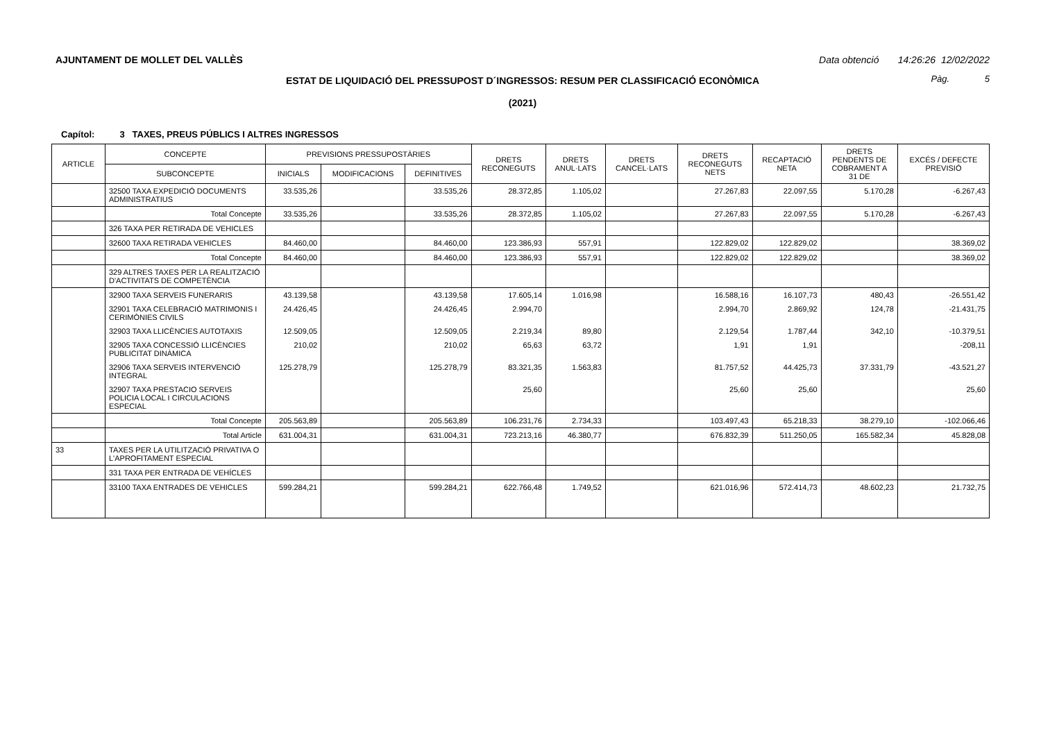AJUNTAMENT DE MOLLET DEL VALLÈS Data obtenció 14:26:26 12/02/2022
ESTAT DE LIQUIDACIÓ DEL PRESSUPOST D´INGRESSOS: RESUM PER CLASSIFICACIÓ ECONÒMICA Pàg. 5
(2021)
Capítol: 3 TAXES, PREUS PÚBLICS I ALTRES INGRESSOS
| ARTICLE | CONCEPTE | PREVISIONS PRESSUPOSTÀRIES | | | DRETS RECONEGUTS | DRETS ANUL·LATS | DRETS CANCEL·LATS | DRETS RECONEGUTS NETS | RECAPTACIÓ NETA | DRETS PENDENTS DE COBRAMENT A 31 DE | EXCÉS / DEFECTE PREVISIÓ |
| --- | --- | --- | --- | --- | --- | --- | --- | --- | --- | --- | --- |
| | SUBCONCEPTE | INICIALS | MODIFICACIONS | DEFINITIVES | | | | | | | |
| | 32500 TAXA EXPEDICIÓ DOCUMENTS ADMINISTRATIUS | 33.535,26 | | 33.535,26 | 28.372,85 | 1.105,02 | | 27.267,83 | 22.097,55 | 5.170,28 | -6.267,43 |
| | Total Concepte | 33.535,26 | | 33.535,26 | 28.372,85 | 1.105,02 | | 27.267,83 | 22.097,55 | 5.170,28 | -6.267,43 |
| | 326 TAXA PER RETIRADA DE VEHICLES | | | | | | | | | | |
| | 32600 TAXA RETIRADA VEHICLES | 84.460,00 | | 84.460,00 | 123.386,93 | 557,91 | | 122.829,02 | 122.829,02 | | 38.369,02 |
| | Total Concepte | 84.460,00 | | 84.460,00 | 123.386,93 | 557,91 | | 122.829,02 | 122.829,02 | | 38.369,02 |
| | 329 ALTRES TAXES PER LA REALITZACIÓ D'ACTIVITATS DE COMPETÈNCIA | | | | | | | | | | |
| | 32900 TAXA SERVEIS FUNERARIS | 43.139,58 | | 43.139,58 | 17.605,14 | 1.016,98 | | 16.588,16 | 16.107,73 | 480,43 | -26.551,42 |
| | 32901 TAXA CELEBRACIÓ MATRIMONIS I CERIMÒNIES CIVILS | 24.426,45 | | 24.426,45 | 2.994,70 | | | 2.994,70 | 2.869,92 | 124,78 | -21.431,75 |
| | 32903 TAXA LLICÈNCIES AUTOTAXIS | 12.509,05 | | 12.509,05 | 2.219,34 | 89,80 | | 2.129,54 | 1.787,44 | 342,10 | -10.379,51 |
| | 32905 TAXA CONCESSIÓ LLICÈNCIES PUBLICITAT DINÀMICA | 210,02 | | 210,02 | 65,63 | 63,72 | | 1,91 | 1,91 | | -208,11 |
| | 32906 TAXA SERVEIS INTERVENCIÓ INTEGRAL | 125.278,79 | | 125.278,79 | 83.321,35 | 1.563,83 | | 81.757,52 | 44.425,73 | 37.331,79 | -43.521,27 |
| | 32907 TAXA PRESTACIO SERVEIS POLICIA LOCAL I CIRCULACIONS ESPECIAL | | | | 25,60 | | | 25,60 | 25,60 | | 25,60 |
| | Total Concepte | 205.563,89 | | 205.563,89 | 106.231,76 | 2.734,33 | | 103.497,43 | 65.218,33 | 38.279,10 | -102.066,46 |
| | Total Article | 631.004,31 | | 631.004,31 | 723.213,16 | 46.380,77 | | 676.832,39 | 511.250,05 | 165.582,34 | 45.828,08 |
| 33 | TAXES PER LA UTILITZACIÓ PRIVATIVA O L'APROFITAMENT ESPECIAL | | | | | | | | | | |
| | 331 TAXA PER ENTRADA DE VEHÍCLES | | | | | | | | | | |
| | 33100 TAXA ENTRADES DE VEHICLES | 599.284,21 | | 599.284,21 | 622.766,48 | 1.749,52 | | 621.016,96 | 572.414,73 | 48.602,23 | 21.732,75 |